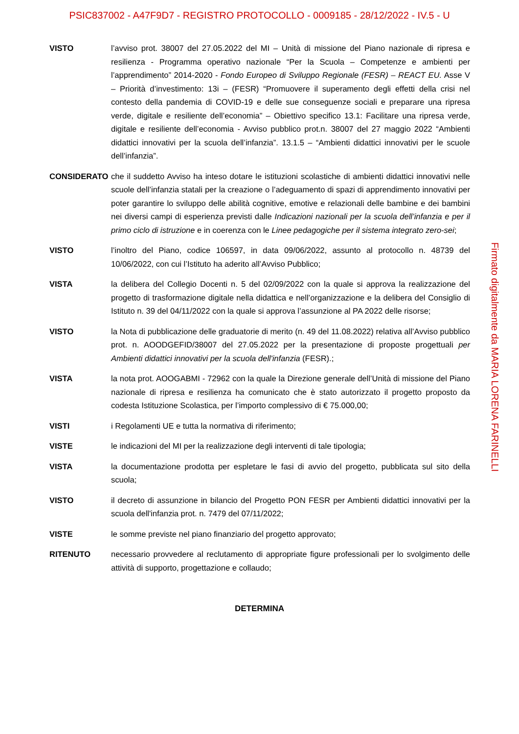PSIC837002 - A47F9D7 - REGISTRO PROTOCOLLO - 0009185 - 28/12/2022 - IV.5 - U
VISTO l’avviso prot. 38007 del 27.05.2022 del MI – Unità di missione del Piano nazionale di ripresa e resilienza - Programma operativo nazionale “Per la Scuola – Competenze e ambienti per l’apprendimento” 2014-2020 - Fondo Europeo di Sviluppo Regionale (FESR) – REACT EU. Asse V – Priorità d’investimento: 13i – (FESR) “Promuovere il superamento degli effetti della crisi nel contesto della pandemia di COVID-19 e delle sue conseguenze sociali e preparare una ripresa verde, digitale e resiliente dell’economia” – Obiettivo specifico 13.1: Facilitare una ripresa verde, digitale e resiliente dell’economia - Avviso pubblico prot.n. 38007 del 27 maggio 2022 “Ambienti didattici innovativi per la scuola dell’infanzia”. 13.1.5 – “Ambienti didattici innovativi per le scuole dell’infanzia”.
CONSIDERATO che il suddetto Avviso ha inteso dotare le istituzioni scolastiche di ambienti didattici innovativi nelle scuole dell’infanzia statali per la creazione o l’adeguamento di spazi di apprendimento innovativi per poter garantire lo sviluppo delle abilità cognitive, emotive e relazionali delle bambine e dei bambini nei diversi campi di esperienza previsti dalle Indicazioni nazionali per la scuola dell’infanzia e per il primo ciclo di istruzione e in coerenza con le Linee pedagogiche per il sistema integrato zero-sei;
VISTO l’inoltro del Piano, codice 106597, in data 09/06/2022, assunto al protocollo n. 48739 del 10/06/2022, con cui l’Istituto ha aderito all’Avviso Pubblico;
VISTA la delibera del Collegio Docenti n. 5 del 02/09/2022 con la quale si approva la realizzazione del progetto di trasformazione digitale nella didattica e nell’organizzazione e la delibera del Consiglio di Istituto n. 39 del 04/11/2022 con la quale si approva l’assunzione al PA 2022 delle risorse;
VISTO la Nota di pubblicazione delle graduatorie di merito (n. 49 del 11.08.2022) relativa all’Avviso pubblico prot. n. AOODGEFID/38007 del 27.05.2022 per la presentazione di proposte progettuali per Ambienti didattici innovativi per la scuola dell'infanzia (FESR).;
VISTA la nota prot. AOOGABMI - 72962 con la quale la Direzione generale dell’Unità di missione del Piano nazionale di ripresa e resilienza ha comunicato che è stato autorizzato il progetto proposto da codesta Istituzione Scolastica, per l’importo complessivo di € 75.000,00;
VISTI i Regolamenti UE e tutta la normativa di riferimento;
VISTE le indicazioni del MI per la realizzazione degli interventi di tale tipologia;
VISTA la documentazione prodotta per espletare le fasi di avvio del progetto, pubblicata sul sito della scuola;
VISTO il decreto di assunzione in bilancio del Progetto PON FESR per Ambienti didattici innovativi per la scuola dell'infanzia prot. n. 7479 del 07/11/2022;
VISTE le somme previste nel piano finanziario del progetto approvato;
RITENUTO necessario provvedere al reclutamento di appropriate figure professionali per lo svolgimento delle attività di supporto, progettazione e collaudo;
DETERMINA
Firmato digitalmente da MARIA LORENA FARINELLI